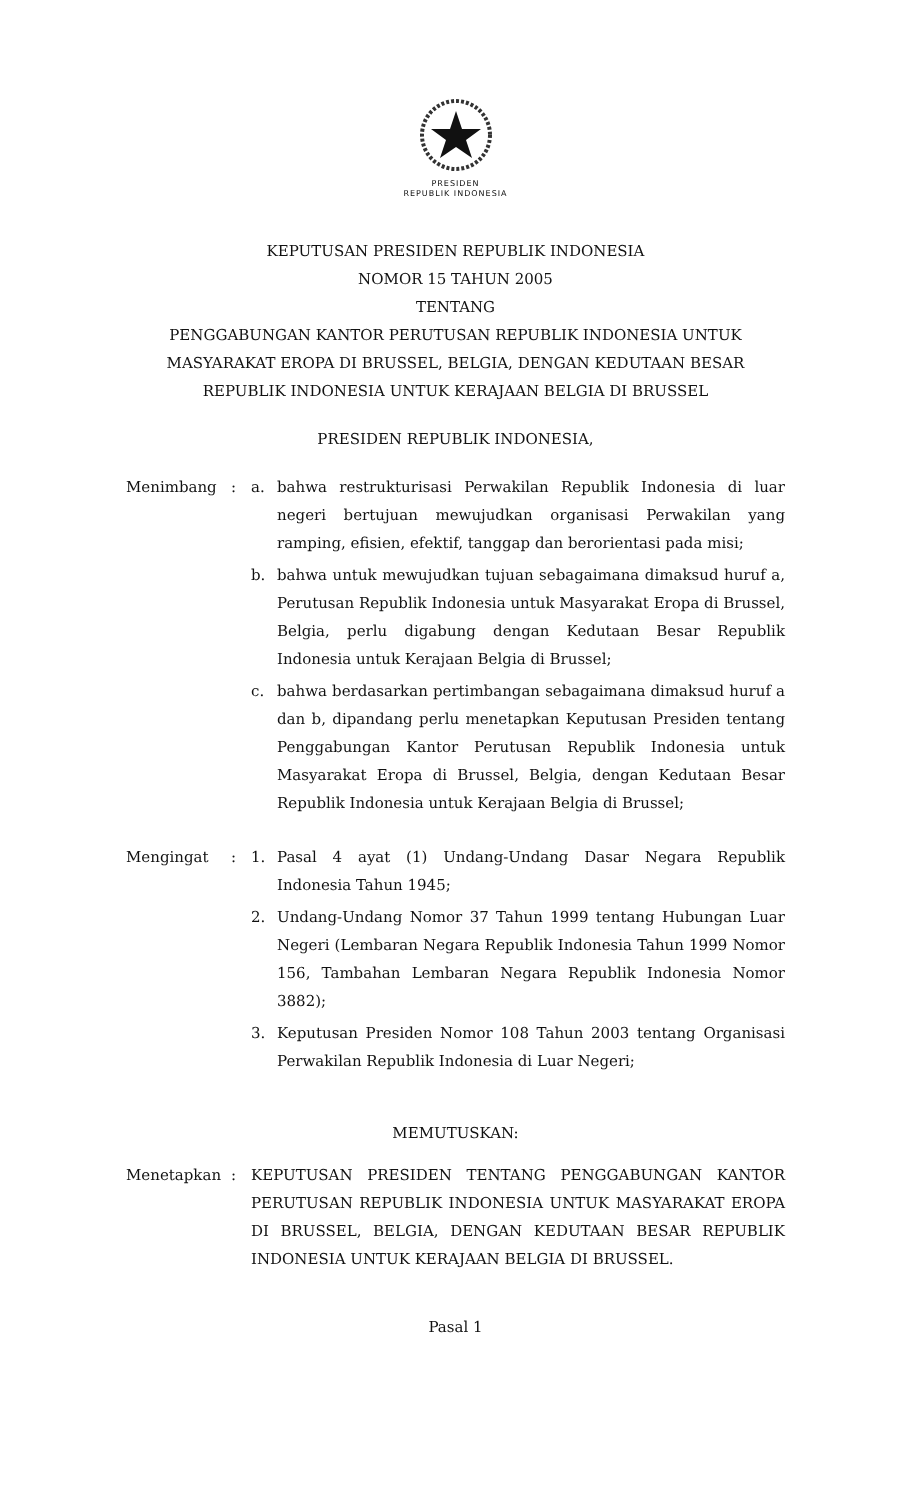PRESIDEN
REPUBLIK INDONESIA
KEPUTUSAN PRESIDEN REPUBLIK INDONESIA
NOMOR 15 TAHUN 2005
TENTANG
PENGGABUNGAN KANTOR PERUTUSAN REPUBLIK INDONESIA UNTUK MASYARAKAT EROPA DI BRUSSEL, BELGIA, DENGAN KEDUTAAN BESAR REPUBLIK INDONESIA UNTUK KERAJAAN BELGIA DI BRUSSEL
PRESIDEN REPUBLIK INDONESIA,
Menimbang : a. bahwa restrukturisasi Perwakilan Republik Indonesia di luar negeri bertujuan mewujudkan organisasi Perwakilan yang ramping, efisien, efektif, tanggap dan berorientasi pada misi;
b. bahwa untuk mewujudkan tujuan sebagaimana dimaksud huruf a, Perutusan Republik Indonesia untuk Masyarakat Eropa di Brussel, Belgia, perlu digabung dengan Kedutaan Besar Republik Indonesia untuk Kerajaan Belgia di Brussel;
c. bahwa berdasarkan pertimbangan sebagaimana dimaksud huruf a dan b, dipandang perlu menetapkan Keputusan Presiden tentang Penggabungan Kantor Perutusan Republik Indonesia untuk Masyarakat Eropa di Brussel, Belgia, dengan Kedutaan Besar Republik Indonesia untuk Kerajaan Belgia di Brussel;
Mengingat : 1. Pasal 4 ayat (1) Undang-Undang Dasar Negara Republik Indonesia Tahun 1945;
2. Undang-Undang Nomor 37 Tahun 1999 tentang Hubungan Luar Negeri (Lembaran Negara Republik Indonesia Tahun 1999 Nomor 156, Tambahan Lembaran Negara Republik Indonesia Nomor 3882);
3. Keputusan Presiden Nomor 108 Tahun 2003 tentang Organisasi Perwakilan Republik Indonesia di Luar Negeri;
MEMUTUSKAN:
Menetapkan : KEPUTUSAN PRESIDEN TENTANG PENGGABUNGAN KANTOR PERUTUSAN REPUBLIK INDONESIA UNTUK MASYARAKAT EROPA DI BRUSSEL, BELGIA, DENGAN KEDUTAAN BESAR REPUBLIK INDONESIA UNTUK KERAJAAN BELGIA DI BRUSSEL.
Pasal 1